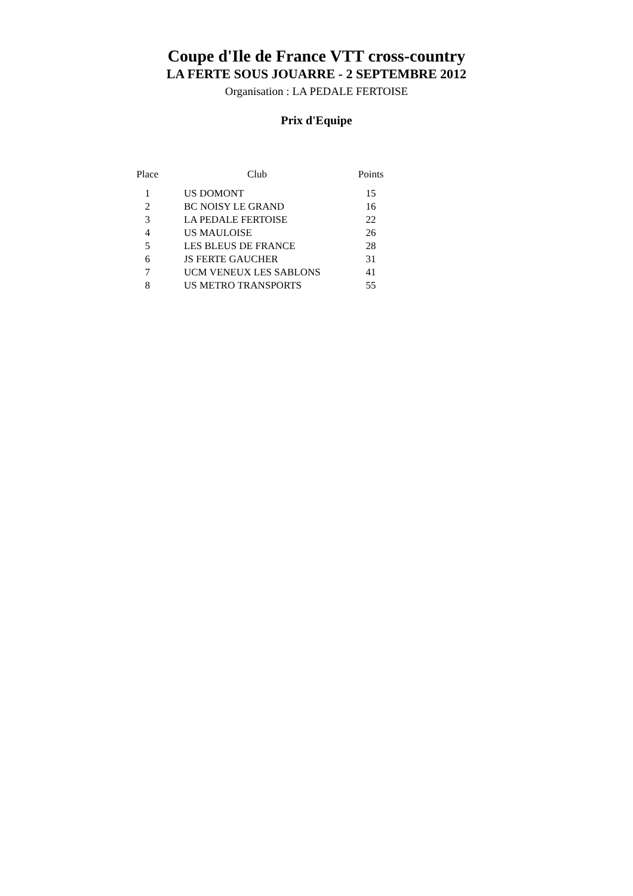Coupe d'Ile de France VTT cross-country
LA FERTE SOUS JOUARRE - 2 SEPTEMBRE 2012
Organisation : LA PEDALE FERTOISE
Prix d'Equipe
| Place | Club | Points |
| --- | --- | --- |
| 1 | US DOMONT | 15 |
| 2 | BC NOISY LE GRAND | 16 |
| 3 | LA PEDALE FERTOISE | 22 |
| 4 | US MAULOISE | 26 |
| 5 | LES BLEUS DE FRANCE | 28 |
| 6 | JS FERTE GAUCHER | 31 |
| 7 | UCM VENEUX LES SABLONS | 41 |
| 8 | US METRO TRANSPORTS | 55 |